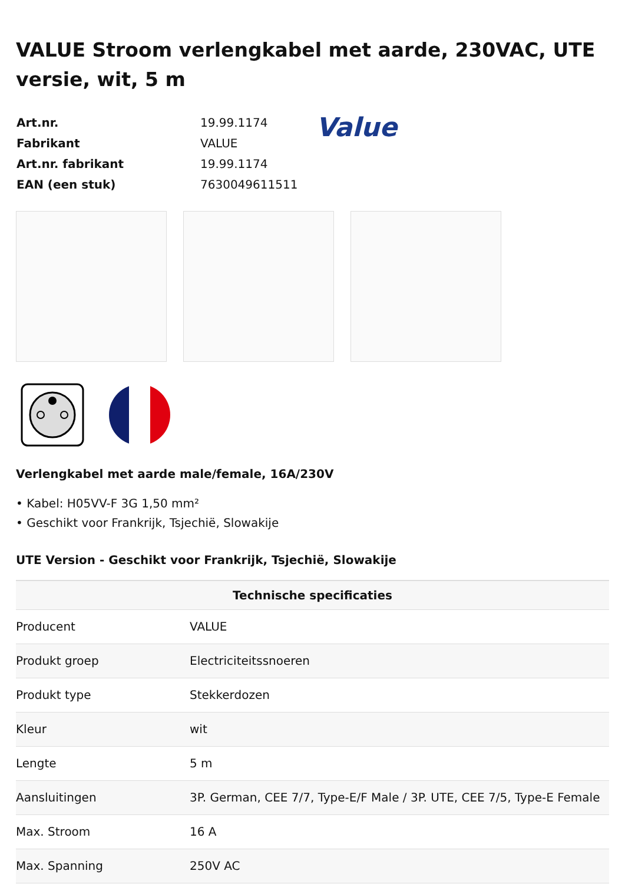VALUE Stroom verlengkabel met aarde, 230VAC, UTE versie, wit, 5 m
| Art.nr. | 19.99.1174 |
| Fabrikant | VALUE |
| Art.nr. fabrikant | 19.99.1174 |
| EAN (een stuk) | 7630049611511 |
Value
Verlengkabel met aarde male/female, 16A/230V
• Kabel: H05VV-F 3G 1,50 mm²
• Geschikt voor Frankrijk, Tsjechië, Slowakije
UTE Version - Geschikt voor Frankrijk, Tsjechië, Slowakije
| Technische specificaties | |
| --- | --- |
| Producent | VALUE |
| Produkt groep | Electriciteitssnoeren |
| Produkt type | Stekkerdozen |
| Kleur | wit |
| Lengte | 5 m |
| Aansluitingen | 3P. German, CEE 7/7, Type-E/F Male / 3P. UTE, CEE 7/5, Type-E Female |
| Max. Stroom | 16 A |
| Max. Spanning | 250V AC |